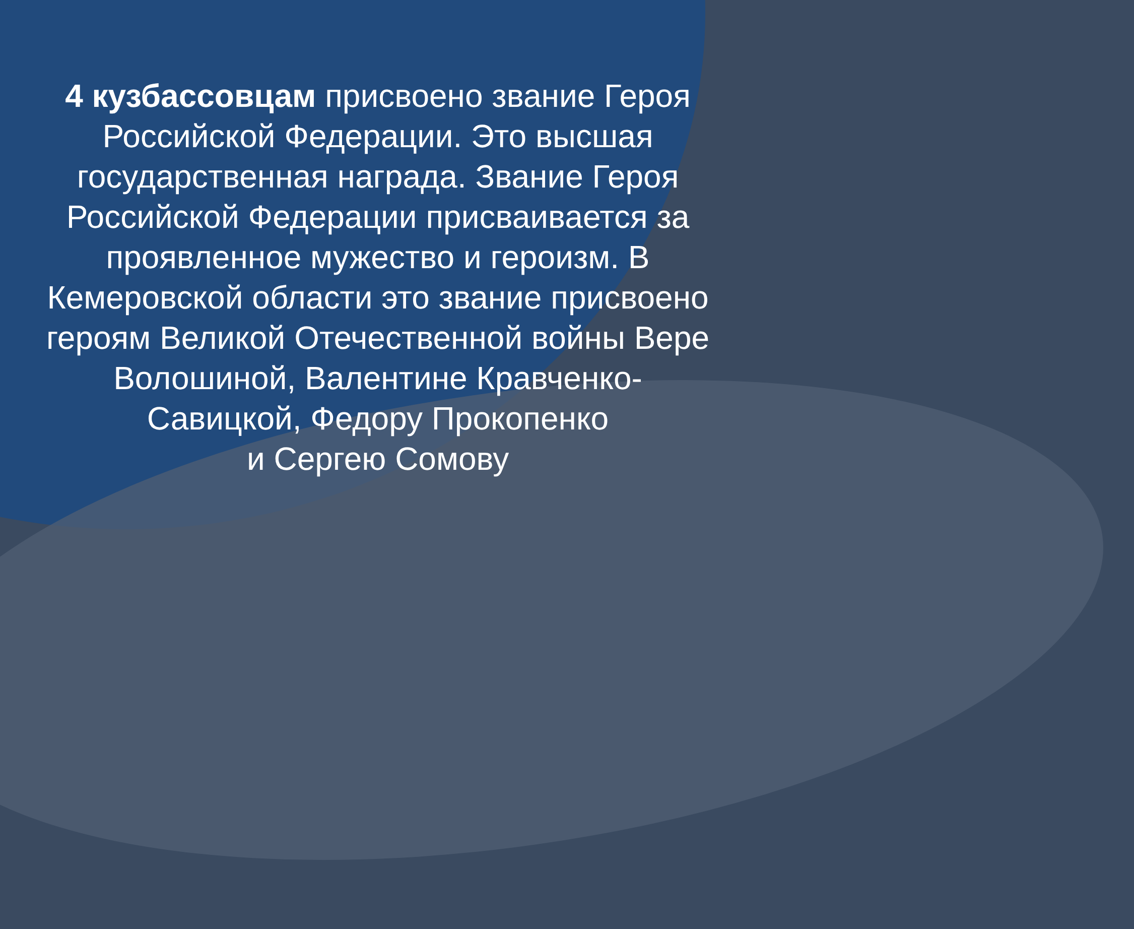4 кузбассовцам присвоено звание Героя Российской Федерации. Это высшая государственная награда. Звание Героя Российской Федерации присваивается за проявленное мужество и героизм. В Кемеровской области это звание присвоено героям Великой Отечественной войны Вере Волошиной, Валентине Кравченко-Савицкой, Федору Прокопенко
и Сергею Сомову